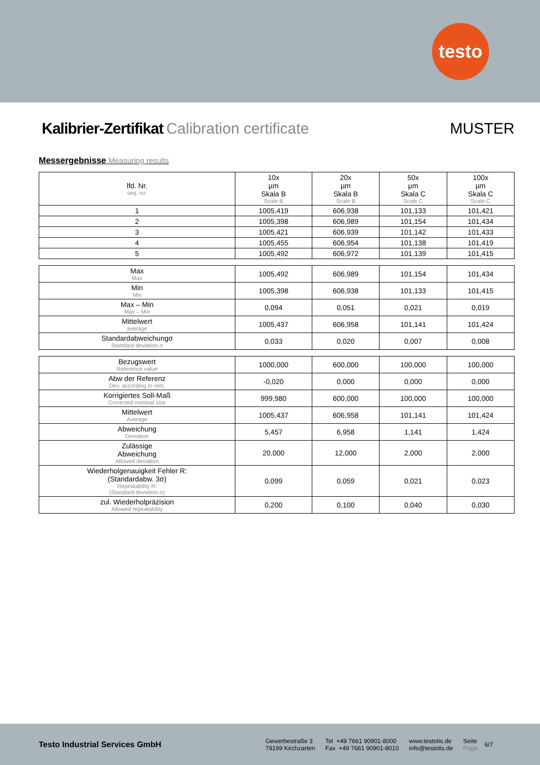testo
Kalibrier-Zertifikat Calibration certificate MUSTER
Messergebnisse Measuring results
| lfd. Nr. seq. no. | 10x µm Skala B Scale B | 20x µm Skala B Scale B | 50x µm Skala C Scale C | 100x µm Skala C Scale C |
| 1 | 1005,419 | 606,938 | 101,133 | 101,421 |
| 2 | 1005,398 | 606,989 | 101,154 | 101,434 |
| 3 | 1005,421 | 606,939 | 101,142 | 101,433 |
| 4 | 1005,455 | 606,954 | 101,138 | 101,419 |
| 5 | 1005,492 | 606,972 | 101,139 | 101,415 |
| Max Max | 1005,492 | 606,989 | 101,154 | 101,434 |
| Min Min | 1005,398 | 606,938 | 101,133 | 101,415 |
| Max – Min Max – Min | 0,094 | 0,051 | 0,021 | 0,019 |
| Mittelwert average | 1005,437 | 606,958 | 101,141 | 101,424 |
| Standardabweichungσ Standard deviation σ | 0,033 | 0,020 | 0,007 | 0,008 |
| Bezugswert Reference value | 1000,000 | 600,000 | 100,000 | 100,000 |
| Abw der Referenz Dev. according to cert. | -0,020 | 0,000 | 0,000 | 0,000 |
| Korrigiertes Soll-Maß Corrected nominal size | 999,980 | 600,000 | 100,000 | 100,000 |
| Mittelwert Average | 1005,437 | 606,958 | 101,141 | 101,424 |
| Abweichung Deviation | 5,457 | 6,958 | 1,141 | 1,424 |
| Zulässige Abweichung Allowed deviation | 20,000 | 12,000 | 2,000 | 2,000 |
| Wiederholgenauigkeit Fehler R: (Standardabw. 3σ) Repeatability R: (Standard deviation σ) | 0,099 | 0,059 | 0,021 | 0,023 |
| zul. Wiederholpräzision Allowed repeatability | 0,200 | 0,100 | 0,040 | 0,030 |
Testo Industrial Services GmbH
Gewerbestraße 3
79199 Kirchzarten
Tel +49 7661 90901-8000
Fax +49 7661 90901-8010
www.testotis.de
info@testotis.de
Seite
Page
6/7